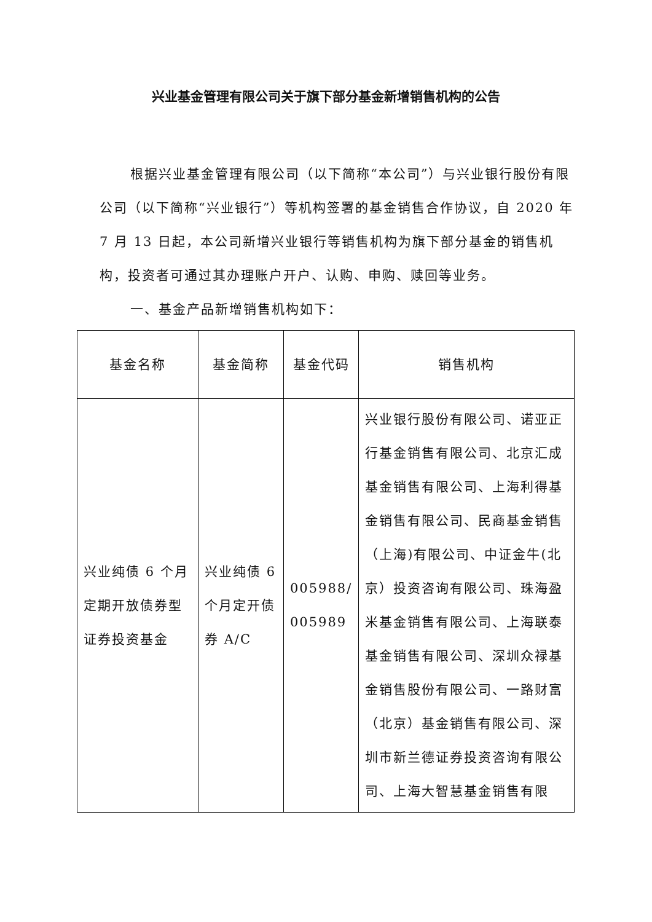兴业基金管理有限公司关于旗下部分基金新增销售机构的公告
根据兴业基金管理有限公司（以下简称“本公司”）与兴业银行股份有限公司（以下简称“兴业银行”）等机构签署的基金销售合作协议，自 2020 年 7 月 13 日起，本公司新增兴业银行等销售机构为旗下部分基金的销售机构，投资者可通过其办理账户开户、认购、申购、赎回等业务。
一、基金产品新增销售机构如下：
| 基金名称 | 基金简称 | 基金代码 | 销售机构 |
| --- | --- | --- | --- |
| 兴业纯债 6 个月定期开放债券型证券投资基金 | 兴业纯债 6 个月定开债券 A/C | 005988/ 005989 | 兴业银行股份有限公司、诺亚正行基金销售有限公司、北京汇成基金销售有限公司、上海利得基金销售有限公司、民商基金销售（上海)有限公司、中证金牛(北京）投资咨询有限公司、珠海盈米基金销售有限公司、上海联泰基金销售有限公司、深圳众禄基金销售股份有限公司、一路财富（北京）基金销售有限公司、深圳市新兰德证券投资咨询有限公司、上海大智慧基金销售有限 |